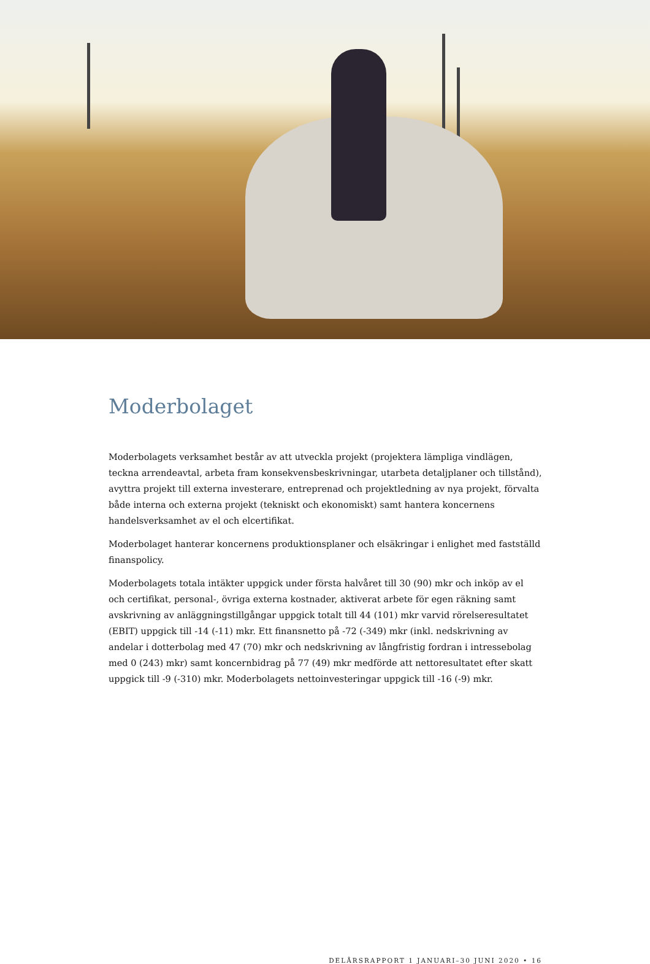Moderbolaget
Moderbolagets verksamhet består av att utveckla projekt (projektera lämpliga vindlägen, teckna arrendeavtal, arbeta fram konsekvensbeskrivningar, utarbeta detaljplaner och tillstånd), avyttra projekt till externa investerare, entreprenad och projektledning av nya projekt, förvalta både interna och externa projekt (tekniskt och ekonomiskt) samt hantera koncernens handelsverksamhet av el och elcertifikat.
Moderbolaget hanterar koncernens produktionsplaner och elsäkringar i enlighet med fastställd finanspolicy.
Moderbolagets totala intäkter uppgick under första halvåret till 30 (90) mkr och inköp av el och certifikat, personal-, övriga externa kostnader, aktiverat arbete för egen räkning samt avskrivning av anläggningstillgångar uppgick totalt till 44 (101) mkr varvid rörelseresultatet (EBIT) uppgick till -14 (-11) mkr. Ett finansnetto på -72 (-349) mkr (inkl. nedskrivning av andelar i dotterbolag med 47 (70) mkr och nedskrivning av långfristig fordran i intressebolag med 0 (243) mkr) samt koncernbidrag på 77 (49) mkr medförde att nettoresultatet efter skatt uppgick till -9 (-310) mkr. Moderbolagets nettoinvesteringar uppgick till -16 (-9) mkr.
DELÅRSRAPPORT 1 JANUARI–30 JUNI 2020 • 16